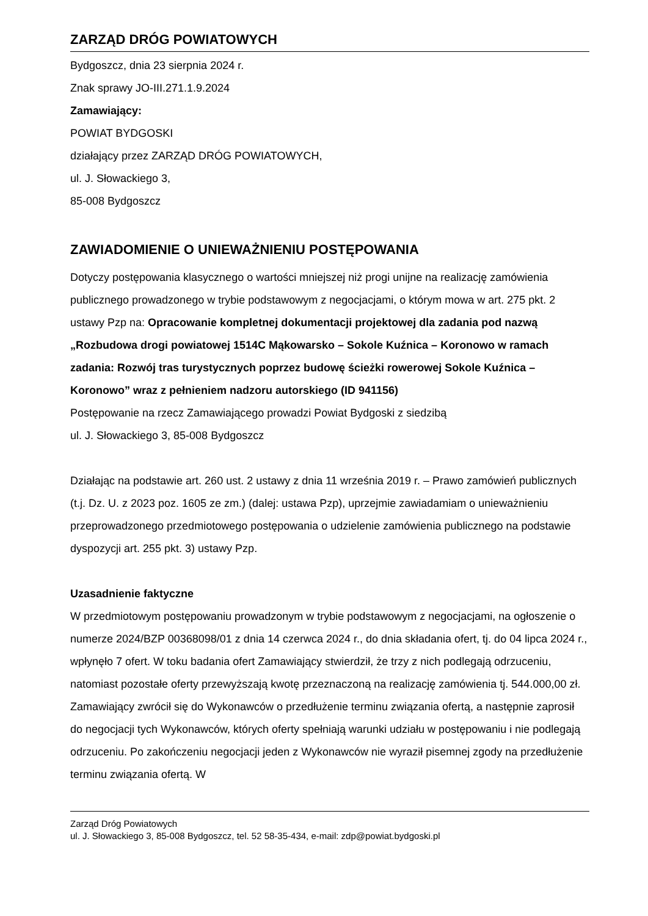ZARZĄD DRÓG POWIATOWYCH
Bydgoszcz, dnia 23 sierpnia 2024 r.
Znak sprawy JO-III.271.1.9.2024
Zamawiający:
POWIAT BYDGOSKI
działający przez ZARZĄD DRÓG POWIATOWYCH,
ul. J. Słowackiego 3,
85-008 Bydgoszcz
ZAWIADOMIENIE O UNIEWAŻNIENIU POSTĘPOWANIA
Dotyczy postępowania klasycznego o wartości mniejszej niż progi unijne na realizację zamówienia publicznego prowadzonego w trybie podstawowym z negocjacjami, o którym mowa w art. 275 pkt. 2 ustawy Pzp na: Opracowanie kompletnej dokumentacji projektowej dla zadania pod nazwą „Rozbudowa drogi powiatowej 1514C Mąkowarsko – Sokole Kuźnica – Koronowo w ramach zadania: Rozwój tras turystycznych poprzez budowę ścieżki rowerowej Sokole Kuźnica – Koronowo” wraz z pełnieniem nadzoru autorskiego (ID 941156)
Postępowanie na rzecz Zamawiającego prowadzi Powiat Bydgoski z siedzibą
ul. J. Słowackiego 3, 85-008 Bydgoszcz
Działając na podstawie art. 260 ust. 2 ustawy z dnia 11 września 2019 r. – Prawo zamówień publicznych (t.j. Dz. U. z 2023 poz. 1605 ze zm.) (dalej: ustawa Pzp), uprzejmie zawiadamiam o unieważnieniu przeprowadzonego przedmiotowego postępowania o udzielenie zamówienia publicznego na podstawie dyspozycji art. 255 pkt. 3) ustawy Pzp.
Uzasadnienie faktyczne
W przedmiotowym postępowaniu prowadzonym w trybie podstawowym z negocjacjami, na ogłoszenie o numerze 2024/BZP 00368098/01 z dnia 14 czerwca 2024 r., do dnia składania ofert, tj. do 04 lipca 2024 r., wpłynęło 7 ofert. W toku badania ofert Zamawiający stwierdził, że trzy z nich podlegają odrzuceniu, natomiast pozostałe oferty przewyższają kwotę przeznaczoną na realizację zamówienia tj. 544.000,00 zł. Zamawiający zwrócił się do Wykonawców o przedłużenie terminu związania ofertą, a następnie zaprosił do negocjacji tych Wykonawców, których oferty spełniają warunki udziału w postępowaniu i nie podlegają odrzuceniu. Po zakończeniu negocjacji jeden z Wykonawców nie wyraził pisemnej zgody na przedłużenie terminu związania ofertą. W
Zarząd Dróg Powiatowych
ul. J. Słowackiego 3, 85-008 Bydgoszcz, tel. 52 58-35-434, e-mail: zdp@powiat.bydgoski.pl